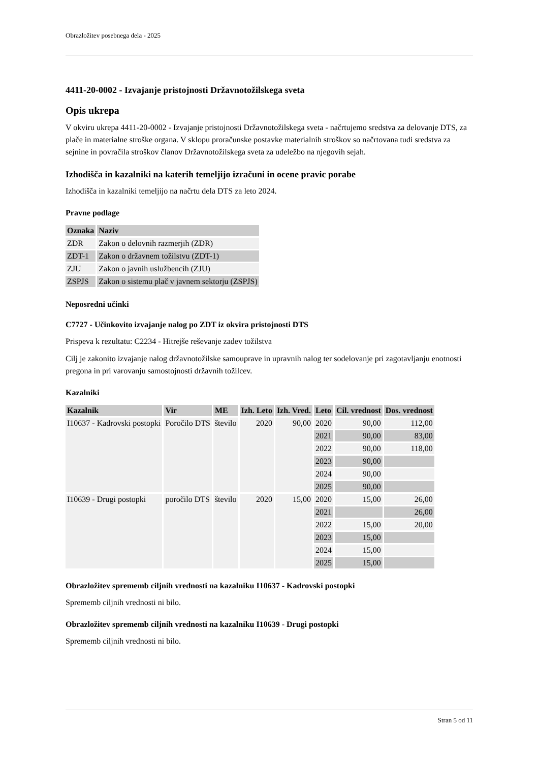Obrazložitev posebnega dela - 2025
4411-20-0002 - Izvajanje pristojnosti Državnotožilskega sveta
Opis ukrepa
V okviru ukrepa 4411-20-0002 - Izvajanje pristojnosti Državnotožilskega sveta - načrtujemo sredstva za delovanje DTS, za plače in materialne stroške organa. V sklopu proračunske postavke materialnih stroškov so načrtovana tudi sredstva za sejnine in povračila stroškov članov Državnotožilskega sveta za udeležbo na njegovih sejah.
Izhodišča in kazalniki na katerih temeljijo izračuni in ocene pravic porabe
Izhodišča in kazalniki temeljijo na načrtu dela DTS za leto 2024.
Pravne podlage
| Oznaka | Naziv |
| --- | --- |
| ZDR | Zakon o delovnih razmerjih (ZDR) |
| ZDT-1 | Zakon o državnem tožilstvu (ZDT-1) |
| ZJU | Zakon o javnih uslužbencih (ZJU) |
| ZSPJS | Zakon o sistemu plač v javnem sektorju (ZSPJS) |
Neposredni učinki
C7727 - Učinkovito izvajanje nalog po ZDT iz okvira pristojnosti DTS
Prispeva k rezultatu: C2234 - Hitrejše reševanje zadev tožilstva
Cilj je zakonito izvajanje nalog državnotožilske samouprave in upravnih nalog ter sodelovanje pri zagotavljanju enotnosti pregona in pri varovanju samostojnosti državnih tožilcev.
Kazalniki
| Kazalnik | Vir | ME | Izh. Leto | Izh. Vred. | Leto | Cil. vrednost | Dos. vrednost |
| --- | --- | --- | --- | --- | --- | --- | --- |
| I10637 - Kadrovski postopki | Poročilo DTS | število | 2020 | 90,00 | 2020 | 90,00 | 112,00 |
| | | | | | 2021 | 90,00 | 83,00 |
| | | | | | 2022 | 90,00 | 118,00 |
| | | | | | 2023 | 90,00 | |
| | | | | | 2024 | 90,00 | |
| | | | | | 2025 | 90,00 | |
| I10639 - Drugi postopki | poročilo DTS | število | 2020 | 15,00 | 2020 | 15,00 | 26,00 |
| | | | | | 2021 | | 26,00 |
| | | | | | 2022 | 15,00 | 20,00 |
| | | | | | 2023 | 15,00 | |
| | | | | | 2024 | 15,00 | |
| | | | | | 2025 | 15,00 | |
Obrazložitev sprememb ciljnih vrednosti na kazalniku I10637 - Kadrovski postopki
Sprememb ciljnih vrednosti ni bilo.
Obrazložitev sprememb ciljnih vrednosti na kazalniku I10639 - Drugi postopki
Sprememb ciljnih vrednosti ni bilo.
Stran 5 od 11